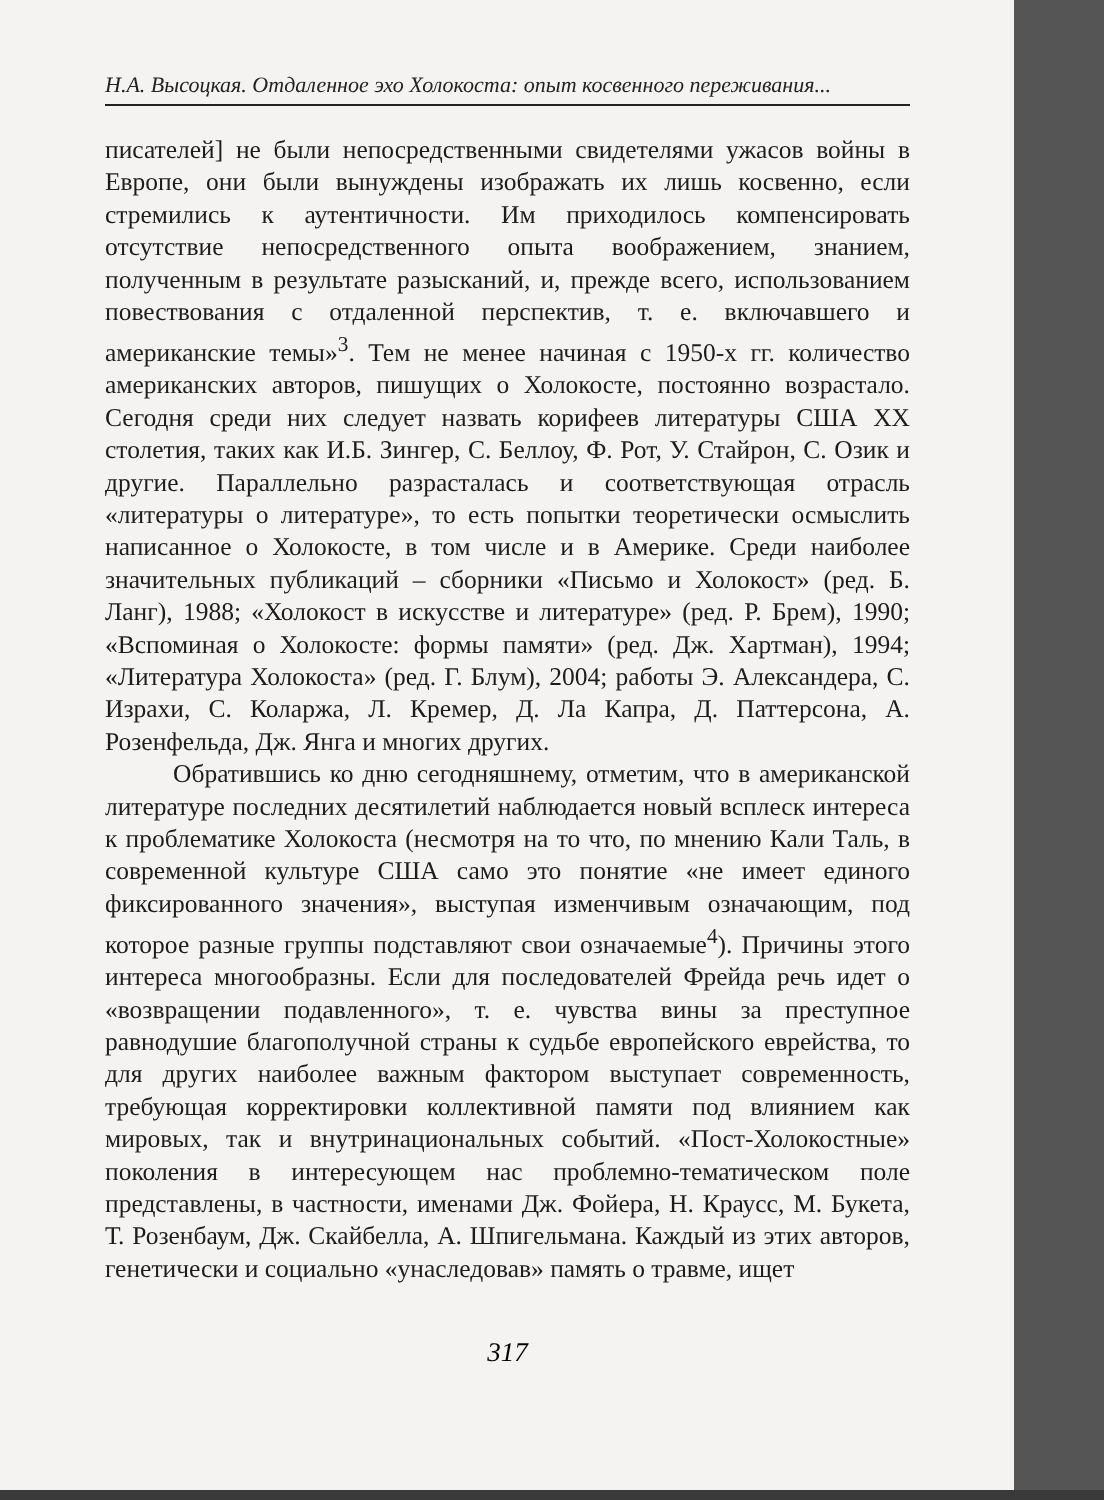Н.А. Высоцкая. Отдаленное эхо Холокоста: опыт косвенного переживания...
писателей] не были непосредственными свидетелями ужасов войны в Европе, они были вынуждены изображать их лишь косвенно, если стремились к аутентичности. Им приходилось компенсировать отсутствие непосредственного опыта воображением, знанием, полученным в результате разысканий, и, прежде всего, использованием повествования с отдаленной перспектив, т. е. включавшего и американские темы»<sup>3</sup>. Тем не менее начиная с 1950-х гг. количество американских авторов, пишущих о Холокосте, постоянно возрастало. Сегодня среди них следует назвать корифеев литературы США XX столетия, таких как И.Б. Зингер, С. Беллоу, Ф. Рот, У. Стайрон, С. Озик и другие. Параллельно разрасталась и соответствующая отрасль «литературы о литературе», то есть попытки теоретически осмыслить написанное о Холокосте, в том числе и в Америке. Среди наиболее значительных публикаций – сборники «Письмо и Холокост» (ред. Б. Ланг), 1988; «Холокост в искусстве и литературе» (ред. Р. Брем), 1990; «Вспоминая о Холокосте: формы памяти» (ред. Дж. Хартман), 1994; «Литература Холокоста» (ред. Г. Блум), 2004; работы Э. Александера, С. Израхи, С. Коларжа, Л. Кремер, Д. Ла Капра, Д. Паттерсона, А. Розенфельда, Дж. Янга и многих других.
Обратившись ко дню сегодняшнему, отметим, что в американской литературе последних десятилетий наблюдается новый всплеск интереса к проблематике Холокоста (несмотря на то что, по мнению Кали Таль, в современной культуре США само это понятие «не имеет единого фиксированного значения», выступая изменчивым означающим, под которое разные группы подставляют свои означаемые<sup>4</sup>). Причины этого интереса многообразны. Если для последователей Фрейда речь идет о «возвращении подавленного», т. е. чувства вины за преступное равнодушие благополучной страны к судьбе европейского еврейства, то для других наиболее важным фактором выступает современность, требующая корректировки коллективной памяти под влиянием как мировых, так и внутринациональных событий. «Пост-Холокостные» поколения в интересующем нас проблемно-тематическом поле представлены, в частности, именами Дж. Фойера, Н. Краусс, М. Букета, Т. Розенбаум, Дж. Скайбелла, А. Шпигельмана. Каждый из этих авторов, генетически и социально «унаследовав» память о травме, ищет
317